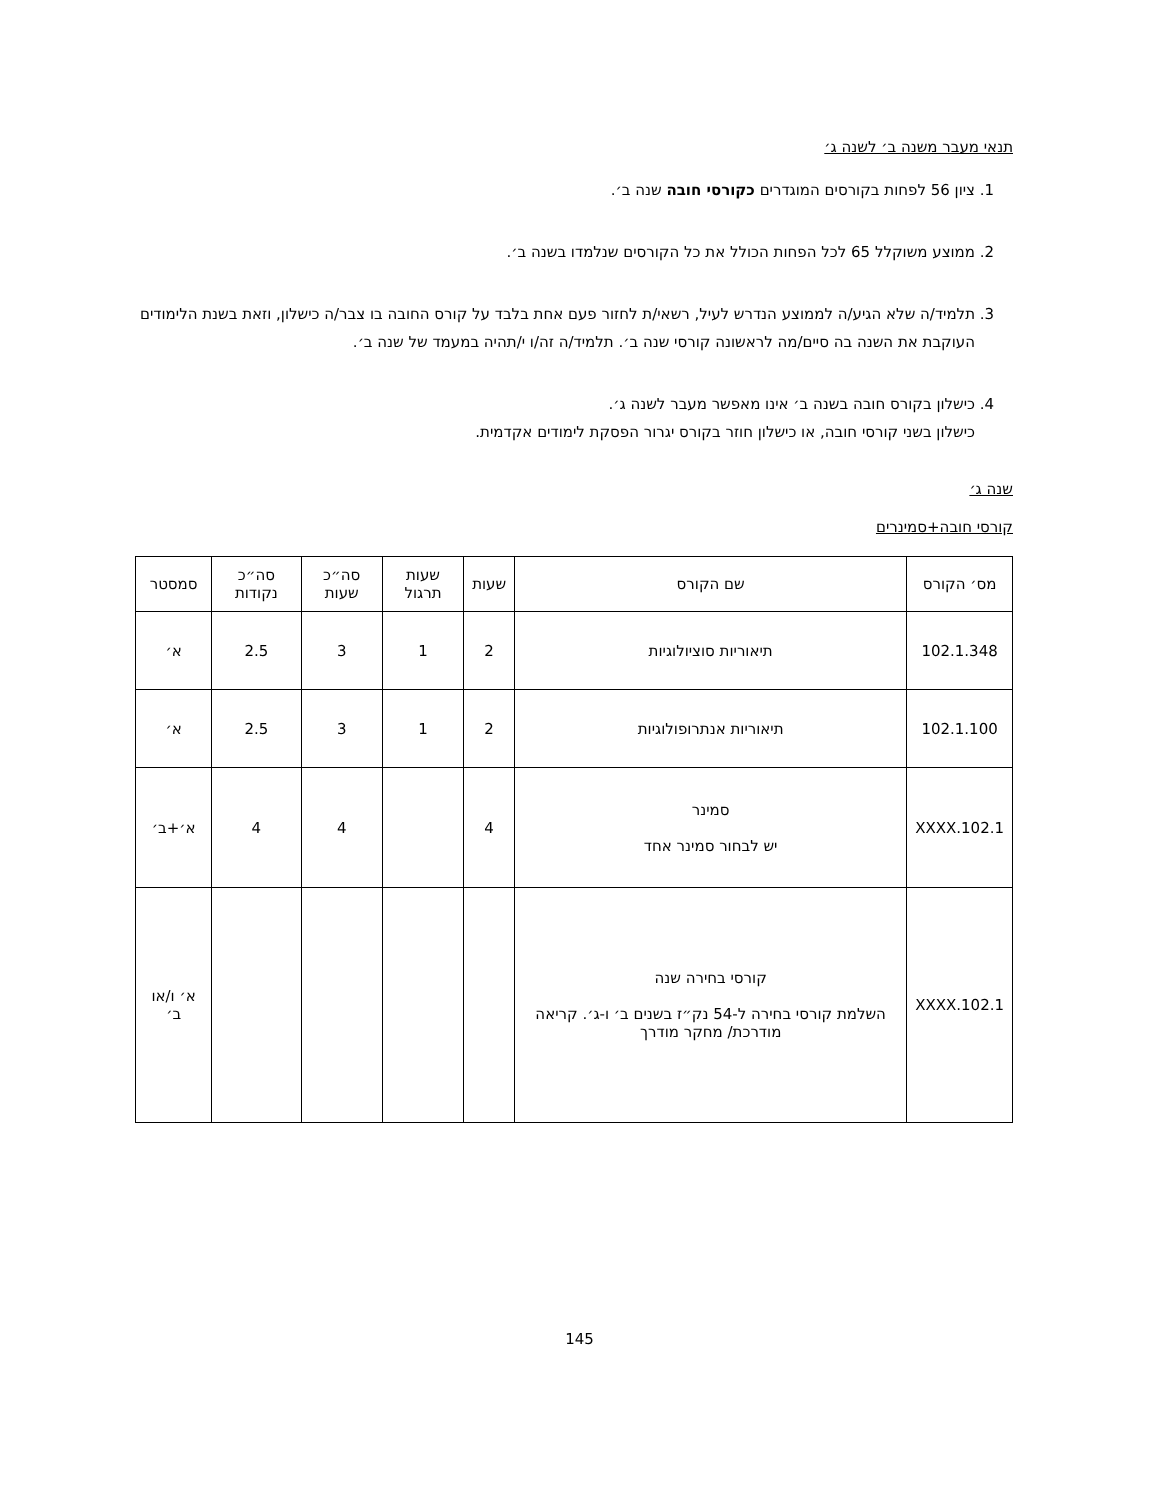תנאי מעבר משנה ב׳ לשנה ג׳
1. ציון 56 לפחות בקורסים המוגדרים כקורסי חובה שנה ב׳.
2. ממוצע משוקלל 65 לכל הפחות הכולל את כל הקורסים שנלמדו בשנה ב׳.
3. תלמיד/ה שלא הגיע/ה לממוצע הנדרש לעיל, רשאי/ת לחזור פעם אחת בלבד על קורס החובה בו צבר/ה כישלון, וזאת בשנת הלימודים העוקבת את השנה בה סיים/מה לראשונה קורסי שנה ב׳. תלמיד/ה זה/ו י/תהיה במעמד של שנה ב׳.
4. כישלון בקורס חובה בשנה ב׳ אינו מאפשר מעבר לשנה ג׳.
כישלון בשני קורסי חובה, או כישלון חוזר בקורס יגרור הפסקת לימודים אקדמית.
שנה ג׳
קורסי חובה+סמינרים
| מס׳ הקורס | שם הקורס | שעות | שעות תרגול | סה״כ שעות | סה״כ נקודות | סמסטר |
| --- | --- | --- | --- | --- | --- | --- |
| 102.1.348 | תיאוריות סוציולוגיות | 2 | 1 | 3 | 2.5 | א׳ |
| 102.1.100 | תיאוריות אנתרופולוגיות | 2 | 1 | 3 | 2.5 | א׳ |
| 102.1.XXXX | סמינר יש לבחור סמינר אחד | 4 | | 4 | 4 | א׳+ב׳ |
| 102.1.XXXX | קורסי בחירה שנה השלמת קורסי בחירה ל-54 נק״ז בשנים ב׳ ו-ג׳. קריאה מודרכת/ מחקר מודרך | | | | | א׳ ו/או ב׳ |
145